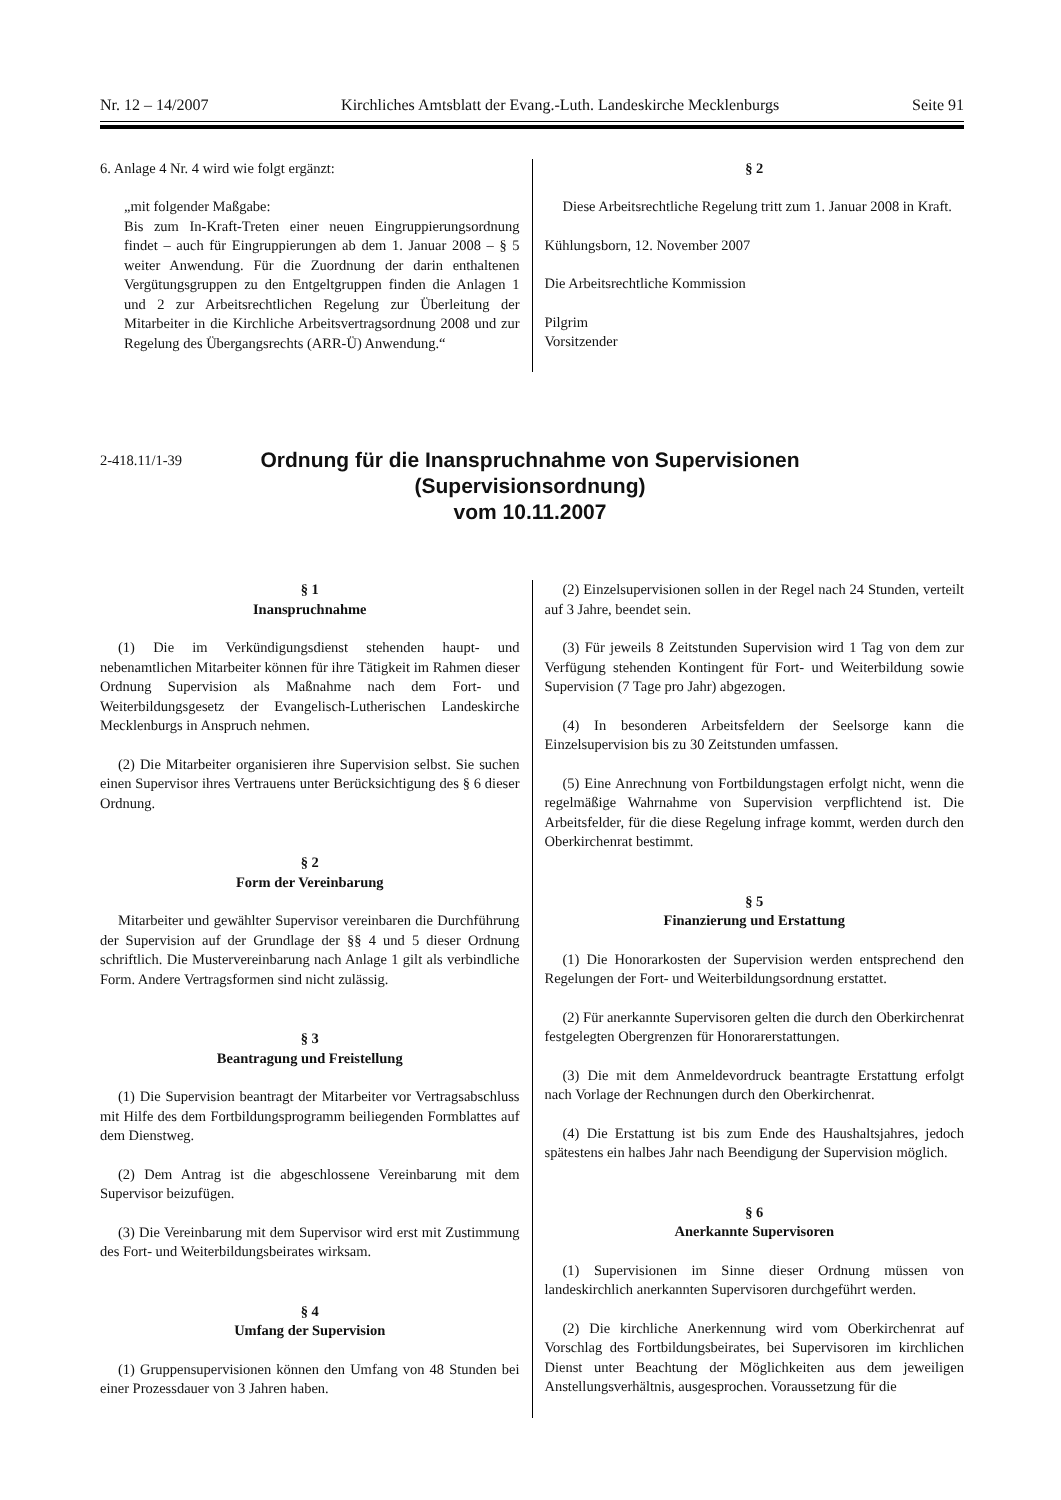Nr. 12 – 14/2007 Kirchliches Amtsblatt der Evang.-Luth. Landeskirche Mecklenburgs Seite 91
6. Anlage 4 Nr. 4 wird wie folgt ergänzt:
„mit folgender Maßgabe:
Bis zum In-Kraft-Treten einer neuen Eingruppierungsordnung findet – auch für Eingruppierungen ab dem 1. Januar 2008 – § 5 weiter Anwendung. Für die Zuordnung der darin enthaltenen Vergütungsgruppen zu den Entgeltgruppen finden die Anlagen 1 und 2 zur Arbeitsrechtlichen Regelung zur Überleitung der Mitarbeiter in die Kirchliche Arbeitsvertragsordnung 2008 und zur Regelung des Übergangsrechts (ARR-Ü) Anwendung.“
§ 2
Diese Arbeitsrechtliche Regelung tritt zum 1. Januar 2008 in Kraft.
Kühlungsborn, 12. November 2007
Die Arbeitsrechtliche Kommission
Pilgrim
Vorsitzender
2-418.11/1-39
Ordnung für die Inanspruchnahme von Supervisionen
(Supervisionsordnung)
vom 10.11.2007
§ 1
Inanspruchnahme
(1) Die im Verkündigungsdienst stehenden haupt- und nebenamtlichen Mitarbeiter können für ihre Tätigkeit im Rahmen dieser Ordnung Supervision als Maßnahme nach dem Fort- und Weiterbildungsgesetz der Evangelisch-Lutherischen Landeskirche Mecklenburgs in Anspruch nehmen.
(2) Die Mitarbeiter organisieren ihre Supervision selbst. Sie suchen einen Supervisor ihres Vertrauens unter Berücksichtigung des § 6 dieser Ordnung.
§ 2
Form der Vereinbarung
Mitarbeiter und gewählter Supervisor vereinbaren die Durchführung der Supervision auf der Grundlage der §§ 4 und 5 dieser Ordnung schriftlich. Die Mustervereinbarung nach Anlage 1 gilt als verbindliche Form. Andere Vertragsformen sind nicht zulässig.
§ 3
Beantragung und Freistellung
(1) Die Supervision beantragt der Mitarbeiter vor Vertragsabschluss mit Hilfe des dem Fortbildungsprogramm beiliegenden Formblattes auf dem Dienstweg.
(2) Dem Antrag ist die abgeschlossene Vereinbarung mit dem Supervisor beizufügen.
(3) Die Vereinbarung mit dem Supervisor wird erst mit Zustimmung des Fort- und Weiterbildungsbeirates wirksam.
§ 4
Umfang der Supervision
(1) Gruppensupervisionen können den Umfang von 48 Stunden bei einer Prozessdauer von 3 Jahren haben.
(2) Einzelsupervisionen sollen in der Regel nach 24 Stunden, verteilt auf 3 Jahre, beendet sein.
(3) Für jeweils 8 Zeitstunden Supervision wird 1 Tag von dem zur Verfügung stehenden Kontingent für Fort- und Weiterbildung sowie Supervision (7 Tage pro Jahr) abgezogen.
(4) In besonderen Arbeitsfeldern der Seelsorge kann die Einzelsupervision bis zu 30 Zeitstunden umfassen.
(5) Eine Anrechnung von Fortbildungstagen erfolgt nicht, wenn die regelmäßige Wahrnahme von Supervision verpflichtend ist. Die Arbeitsfelder, für die diese Regelung infrage kommt, werden durch den Oberkirchenrat bestimmt.
§ 5
Finanzierung und Erstattung
(1) Die Honorarkosten der Supervision werden entsprechend den Regelungen der Fort- und Weiterbildungsordnung erstattet.
(2) Für anerkannte Supervisoren gelten die durch den Oberkirchenrat festgelegten Obergrenzen für Honorarerstattungen.
(3) Die mit dem Anmeldevordruck beantragte Erstattung erfolgt nach Vorlage der Rechnungen durch den Oberkirchenrat.
(4) Die Erstattung ist bis zum Ende des Haushaltsjahres, jedoch spätestens ein halbes Jahr nach Beendigung der Supervision möglich.
§ 6
Anerkannte Supervisoren
(1) Supervisionen im Sinne dieser Ordnung müssen von landeskirchlich anerkannten Supervisoren durchgeführt werden.
(2) Die kirchliche Anerkennung wird vom Oberkirchenrat auf Vorschlag des Fortbildungsbeirates, bei Supervisoren im kirchlichen Dienst unter Beachtung der Möglichkeiten aus dem jeweiligen Anstellungsverhältnis, ausgesprochen. Voraussetzung für die